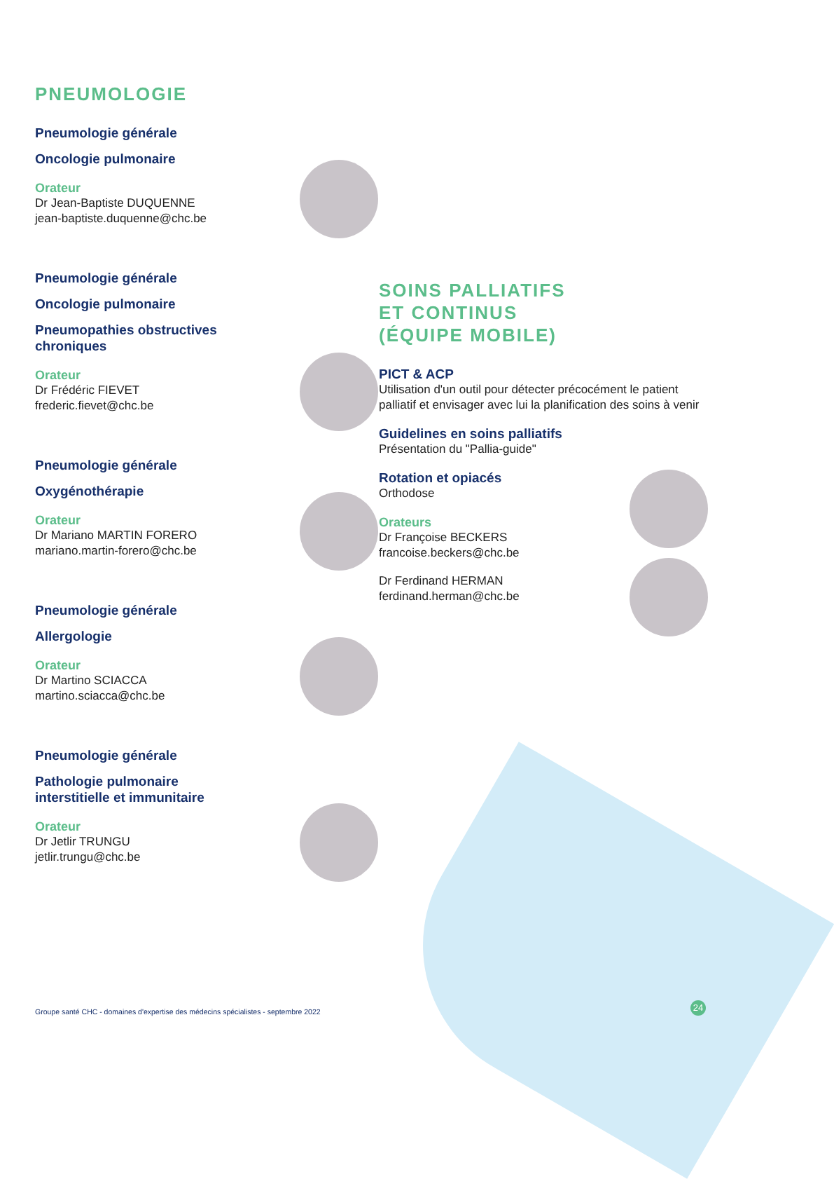PNEUMOLOGIE
Pneumologie générale
Oncologie pulmonaire
Orateur
Dr Jean-Baptiste DUQUENNE
jean-baptiste.duquenne@chc.be
Pneumologie générale
Oncologie pulmonaire
Pneumopathies obstructives
chroniques
Orateur
Dr Frédéric FIEVET
frederic.fievet@chc.be
Pneumologie générale
Oxygénothérapie
Orateur
Dr Mariano MARTIN FORERO
mariano.martin-forero@chc.be
Pneumologie générale
Allergologie
Orateur
Dr Martino SCIACCA
martino.sciacca@chc.be
Pneumologie générale
Pathologie pulmonaire
interstitielle et immunitaire
Orateur
Dr Jetlir TRUNGU
jetlir.trungu@chc.be
SOINS PALLIATIFS
ET CONTINUS
(ÉQUIPE MOBILE)
PICT & ACP
Utilisation d'un outil pour détecter précocément le patient palliatif et envisager avec lui la planification des soins à venir
Guidelines en soins palliatifs
Présentation du "Pallia-guide"
Rotation et opiacés
Orthodose
Orateurs
Dr Françoise BECKERS
francoise.beckers@chc.be
Dr Ferdinand HERMAN
ferdinand.herman@chc.be
Groupe santé CHC - domaines d'expertise des médecins spécialistes - septembre 2022
24